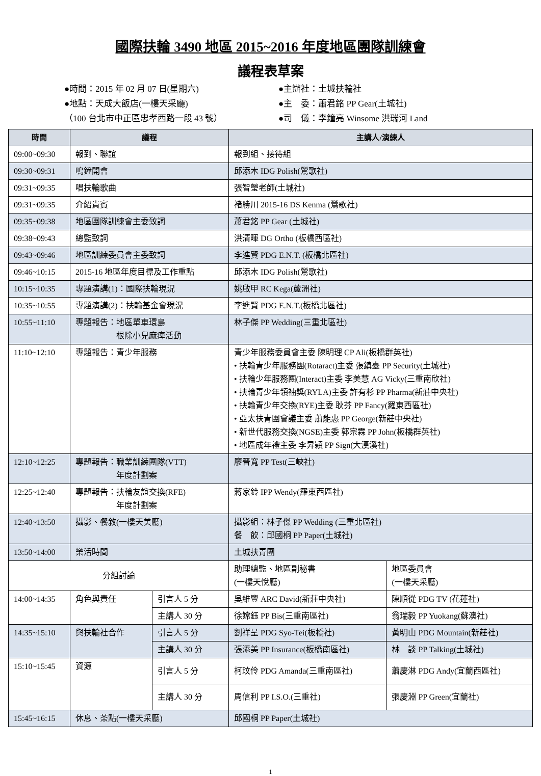國際扶輪 3490 地區 2015~2016 年度地區團隊訓練會
議程表草案
●時間：2015 年 02 月 07 日(星期六)
●主辦社：土城扶輪社
●地點：天成大飯店(一樓天采廳)
●主　委：蕭君銘 PP Gear(土城社)
（100 台北市中正區忠孝西路一段 43 號）
●司　儀：李鐘亮 Winsome 洪瑞河 Land
| 時間 | 議程 | | 主講人/演練人 | |
| --- | --- | --- | --- | --- |
| 09:00~09:30 | 報到、聯誼 | | 報到組、接待組 | |
| 09:30~09:31 | 鳴鐘開會 | | 邱添木 IDG Polish(鶯歌社) | |
| 09:31~09:35 | 唱扶輪歌曲 | | 張智瑩老師(土城社) | |
| 09:31~09:35 | 介紹貴賓 | | 褚勝川 2015-16 DS Kenma (鶯歌社) | |
| 09:35~09:38 | 地區團隊訓練會主委致詞 | | 蕭君銘 PP Gear (土城社) | |
| 09:38~09:43 | 總監致詞 | | 洪清暉 DG Ortho (板橋西區社) | |
| 09:43~09:46 | 地區訓練委員會主委致詞 | | 李進賢 PDG E.N.T. (板橋北區社) | |
| 09:46~10:15 | 2015-16 地區年度目標及工作重點 | | 邱添木 IDG Polish(鶯歌社) | |
| 10:15~10:35 | 專題演講(1)：國際扶輪現況 | | 姚啟甲 RC Kega(蘆洲社) | |
| 10:35~10:55 | 專題演講(2)：扶輪基金會現況 | | 李進賢 PDG E.N.T.(板橋北區社) | |
| 10:55~11:10 | 專題報告：地區單車環島 根除小兒麻痺活動 | | 林子傑 PP Wedding(三重北區社) | |
| 11:10~12:10 | 專題報告：青少年服務 | | 青少年服務委員會主委 陳明理 CP Ali(板橋群英社) • 扶輪青少年服務團(Rotaract)主委 張鎮臺 PP Security(土城社) • 扶輪少年服務團(Interact)主委 李美慧 AG Vicky(三重南欣社) • 扶輪青少年領袖獎(RYLA)主委 許有杉 PP Pharma(新莊中央社) • 扶輪青少年交換(RYE)主委 耿芬 PP Fancy(羅東西區社) • 亞太扶青團會議主委 蕭能惠 PP George(新莊中央社) • 新世代服務交換(NGSE)主委 郭宗霖 PP John(板橋群英社) • 地區成年禮主委 李昇穎 PP Sign(大漢溪社) | |
| 12:10~12:25 | 專題報告：職業訓練團隊(VTT) 年度計劃案 | | 廖晉寬 PP Test(三峽社) | |
| 12:25~12:40 | 專題報告：扶輪友誼交換(RFE) 年度計劃案 | | 蔣家鈴 IPP Wendy(羅東西區社) | |
| 12:40~13:50 | 攝影、餐敘(一樓天美廳) | | 攝影組：林子傑 PP Wedding (三重北區社) 餐 飲：邱國桐 PP Paper(土城社) | |
| 13:50~14:00 | 樂活時間 | | 土城扶青團 | |
| 分組討論 | | | 助理總監、地區副秘書 (一樓天悅廳) | 地區委員會 (一樓天采廳) |
| 14:00~14:35 | 角色與責任 | 引言人 5 分 | 吳維豐 ARC David(新莊中央社) | 陳順從 PDG TV (花蓮社) |
| | | 主講人 30 分 | 徐嫦鈺 PP Bis(三重南區社) | 翁瑞毅 PP Yuokang(蘇澳社) |
| 14:35~15:10 | 與扶輪社合作 | 引言人 5 分 | 劉祥呈 PDG Syo-Tei(板橋社) | 黃明山 PDG Mountain(新莊社) |
| | | 主講人 30 分 | 張添美 PP Insurance(板橋南區社) | 林 談 PP Talking(土城社) |
| 15:10~15:45 | 資源 | 引言人 5 分 | 柯玟伶 PDG Amanda(三重南區社) | 蕭慶淋 PDG Andy(宜蘭西區社) |
| | | 主講人 30 分 | 周信利 PP I.S.O.(三重社) | 張慶淵 PP Green(宜蘭社) |
| 15:45~16:15 | 休息、茶點(一樓天采廳) | | 邱國桐 PP Paper(土城社) | |
1